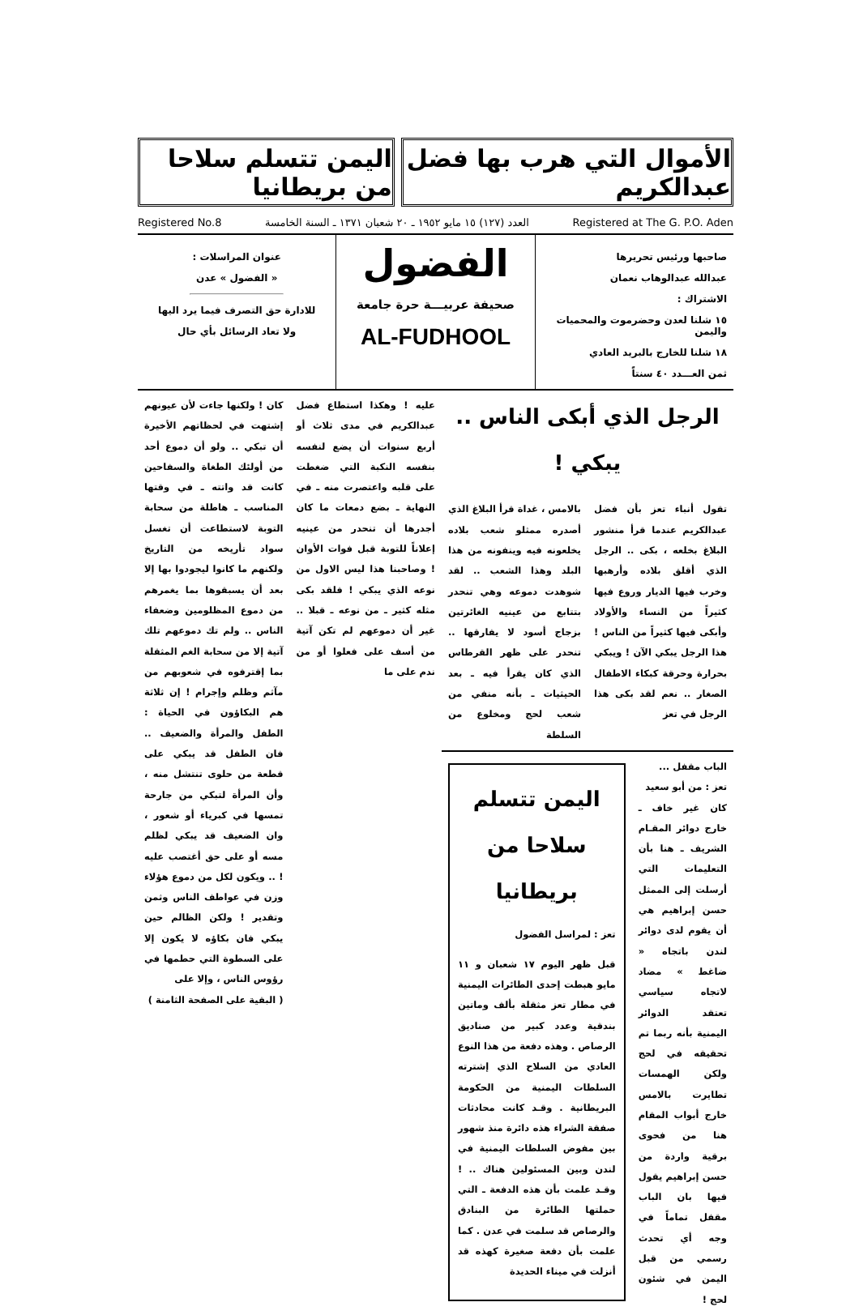الأموال التي هرب بها فضل عبدالكريم
اليمن تتسلم سلاحا من بريطانيا
Registered at The G. P.O. Aden العدد (١٢٧) ١٥ مايو ١٩٥٢ ـ ٢٠ شعبان ١٣٧١ ـ السنة الخامسة Registered No.8
صاحبها ورئيس تحريرها
عبدالله عبدالوهاب نعمان
الاشتراك :
١٥ شلنا لعدن وحضرموت والمحميات واليمن
١٨ شلنا للخارج بالبريد العادي
ثمن العـــدد ٤٠ سنتاً
الفضول
صحيفة عربيـــة حرة جامعة
AL-FUDHOOL
عنوان المراسلات :
« الفضول » عدن
للادارة حق التصرف فيما يرد اليها
ولا تعاد الرسائل بأي حال
الرجل الذي أبكى الناس .. يبكي !
تقول أنباء تعز بأن فضل عبدالكريم عندما قرأ منشور البلاغ بخلعه ، بكى .. الرجل الذي أقلق بلاده وأرهبها وخرب فيها الديار وروع فيها كثيراً من النساء والأولاد وأبكى فيها كثيراً من الناس ! هذا الرجل يبكي الآن ! ويبكي بحرارة وحرقة كبكاء الاطفال الصغار .. نعم لقد بكى هذا الرجل في تعز
بالامس ، غداة قرأ البلاغ الذي أصدره ممثلو شعب بلاده يخلعونه فيه وينفونه من هذا البلد وهذا الشعب .. لقد شوهدت دموعه وهي تنحدر بتتابع من عينيه الغائرتين بزجاج أسود لا يفارقها .. تنحدر على ظهر القرطاس الذي كان يقرأ فيه ـ بعد الحيثيات ـ بأنه منفي من شعب لحج ومخلوع من السلطة
الباب مقفل ...
تعز : من أبو سعيد
كان غير خاف ـ خارج دوائر المقـام الشريف ـ هنا بأن التعليمات التي أرسلت إلى الممثل حسن إبراهيم هي أن يقوم لدى دوائر لندن باتجاه « ضاغط » مضاد لاتجاه سياسي تعتقد الدوائر اليمنية بأنه ربما تم تحقيقه في لحج ولكن الهمسات تطايرت بالامس خارج أبواب المقام هنا من فحوى برقية واردة من حسن إبراهيم يقول فيها بان الباب مقفل تماماً في وجه أي تحدث رسمي من قبل اليمن في شئون لحج !
اليمن تتسلم سلاحا من بريطانيا
تعز : لمراسل الفضول
قبل ظهر اليوم ١٧ شعبان و ١١ مايو هبطت إحدى الطائرات اليمنية في مطار تعز مثقلة بألف وماتين بندقية وعدد كبير من صناديق الرصاص . وهذه دفعة من هذا النوع العادي من السلاح الذي إشترته السلطات اليمنية من الحكومة البريطانية . وقـد كانت محادثات صفقة الشراء هذه دائرة منذ شهور بين مفوض السلطات اليمنية في لندن وبين المسئولين هناك .. ! وقـد علمت بأن هذه الدفعة ـ التي حملتها الطائرة من البنادق والرصاص قد سلمت في عدن . كما علمت بأن دفعة صغيرة كهذه قد أنزلت في ميناء الحديدة
عليه ! وهكذا استطاع فضل عبدالكريم في مدى ثلاث أو أربع سنوات أن يضع لنفسه بنفسه النكبة التي ضغطت على قلبه واعتصرت منه ـ في النهاية ـ بضع دمعات ما كان أجدرها أن تنحدر من عينيه إعلاناً للتوبة قبل فوات الأوان ! وصاحبنا هذا ليس الاول من نوعه الذي يبكي ! فلقد بكى مثله كثير ـ من نوعه ـ قبلا .. غير أن دموعهم لم تكن آتية من أسف على فعلوا أو من ندم على ما
كان ! ولكنها جاءت لأن عيونهم إشتهت في لحظاتهم الأخيرة أن تبكي .. ولو أن دموع أحد من أولئك الطغاة والسفاحين كانت قد واتته ـ في وقتها المناسب ـ هاطلة من سحابة التوبة لاستطاعت أن تغسل سواد تأريخه من التاريخ ولكنهم ما كانوا ليجودوا بها إلا بعد أن يسبقوها بما يغمرهم من دموع المظلومين وضعفاء الناس .. ولم تك دموعهم تلك آتية إلا من سحابة الغم المثقلة بما إقترفوه في شعوبهم من مآثم وظلم وإجرام ! إن ثلاثة هم البكاؤون في الحياة : الطفل والمرأة والضعيف .. فان الطفل قد يبكي على قطعة من حلوى تنتشل منه ، وأن المرأة لتبكي من جارحة تمسها في كبرياء أو شعور ، وان الضعيف قد يبكي لظلم مسه أو على حق أغتصب عليه ! .. ويكون لكل من دموع هؤلاء وزن في عواطف الناس وثمن وتقدير ! ولكن الظالم حين يبكي فان بكاؤه لا يكون إلا على السطوة التي حطمها في رؤوس الناس ، وإلا على
( البقية على الصفحة الثامنة )